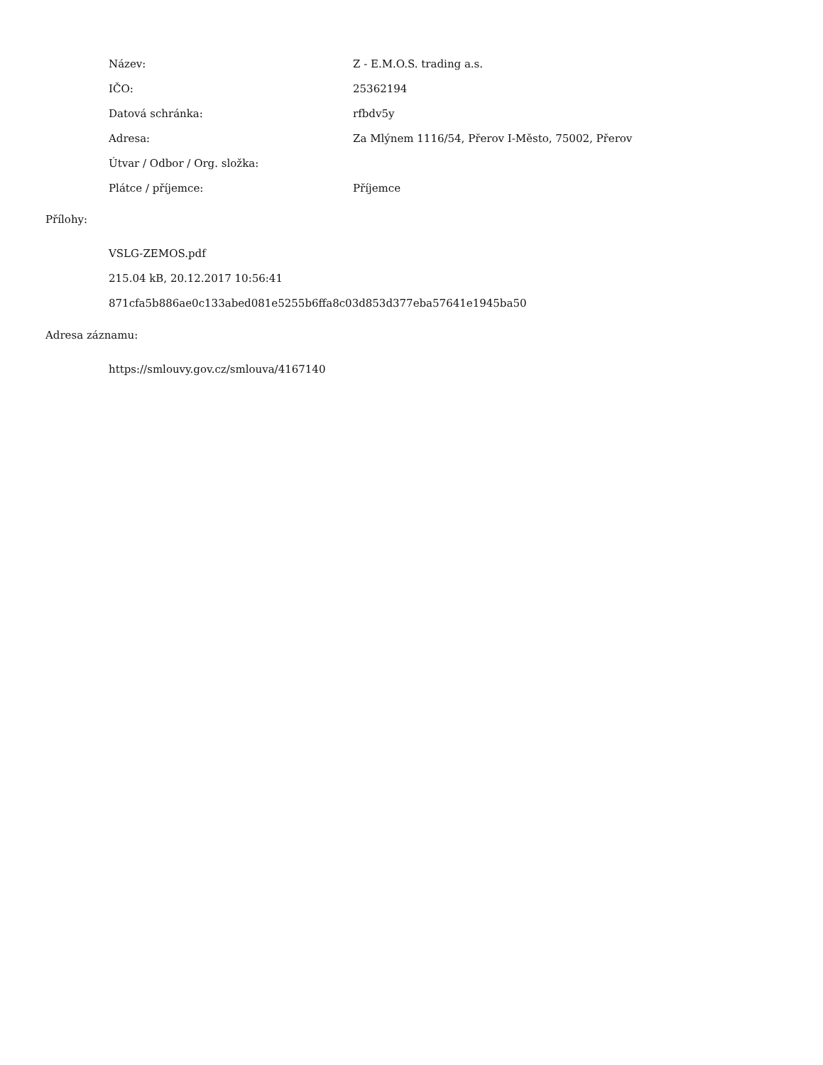| Název: | Z - E.M.O.S. trading a.s. |
| IČO: | 25362194 |
| Datová schránka: | rfbdv5y |
| Adresa: | Za Mlýnem 1116/54, Přerov I-Město, 75002, Přerov |
| Útvar / Odbor / Org. složka: | |
| Plátce / příjemce: | Příjemce |
Přílohy:
VSLG-ZEMOS.pdf
215.04 kB, 20.12.2017 10:56:41
871cfa5b886ae0c133abed081e5255b6ffa8c03d853d377eba57641e1945ba50
Adresa záznamu:
https://smlouvy.gov.cz/smlouva/4167140